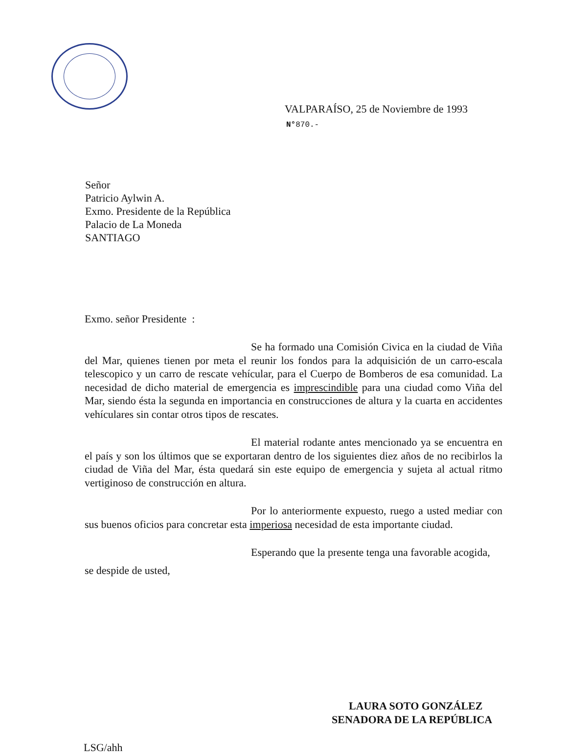VALPARAÍSO, 25 de Noviembre de 1993
N°870.-
Señor
Patricio Aylwin A.
Exmo. Presidente de la República
Palacio de La Moneda
SANTIAGO
Exmo. señor Presidente :
Se ha formado una Comisión Civica en la ciudad de Viña del Mar, quienes tienen por meta el reunir los fondos para la adquisición de un carro-escala telescopico y un carro de rescate vehícular, para el Cuerpo de Bomberos de esa comunidad. La necesidad de dicho material de emergencia es imprescindible para una ciudad como Viña del Mar, siendo ésta la segunda en importancia en construcciones de altura y la cuarta en accidentes vehículares sin contar otros tipos de rescates.
El material rodante antes mencionado ya se encuentra en el país y son los últimos que se exportaran dentro de los siguientes diez años de no recibirlos la ciudad de Viña del Mar, ésta quedará sin este equipo de emergencia y sujeta al actual ritmo vertiginoso de construcción en altura.
Por lo anteriormente expuesto, ruego a usted mediar con sus buenos oficios para concretar esta imperiosa necesidad de esta importante ciudad.
Esperando que la presente tenga una favorable acogida,
se despide de usted,
LAURA SOTO GONZÁLEZ
SENADORA DE LA REPÚBLICA
LSG/ahh